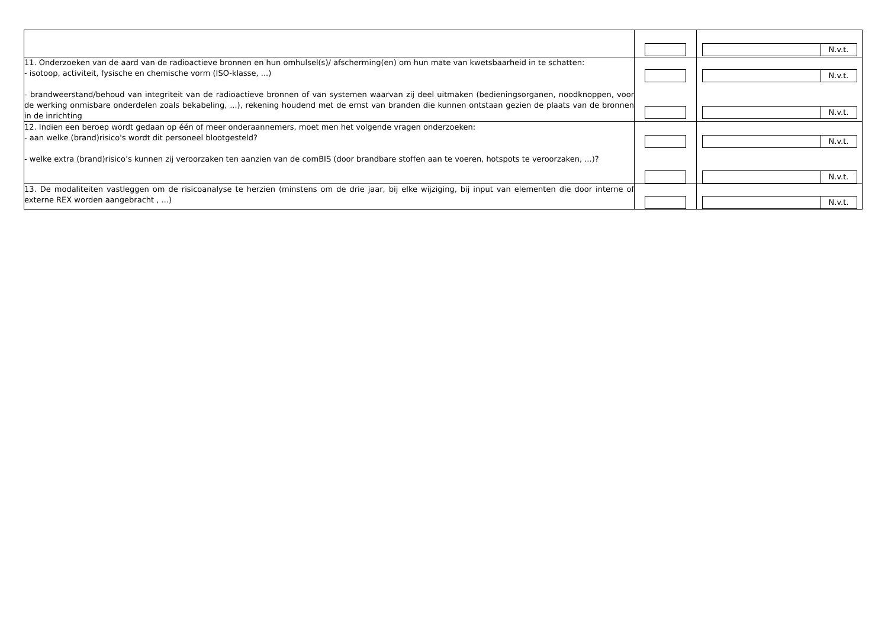| | | N.v.t. |
| 11. Onderzoeken van de aard van de radioactieve bronnen en hun omhulsel(s)/ afscherming(en) om hun mate van kwetsbaarheid in te schatten: - isotoop, activiteit, fysische en chemische vorm (ISO-klasse, ...) - brandweerstand/behoud van integriteit van de radioactieve bronnen of van systemen waarvan zij deel uitmaken (bedieningsorganen, noodknoppen, voor de werking onmisbare onderdelen zoals bekabeling, ...), rekening houdend met de ernst van branden die kunnen ontstaan gezien de plaats van de bronnen in de inrichting | | N.v.t. N.v.t. |
| 12. Indien een beroep wordt gedaan op één of meer onderaannemers, moet men het volgende vragen onderzoeken: - aan welke (brand)risico's wordt dit personeel blootgesteld? - welke extra (brand)risico’s kunnen zij veroorzaken ten aanzien van de comBIS (door brandbare stoffen aan te voeren, hotspots te veroorzaken, ...)? | | N.v.t. N.v.t. |
| 13. De modaliteiten vastleggen om de risicoanalyse te herzien (minstens om de drie jaar, bij elke wijziging, bij input van elementen die door interne of externe REX worden aangebracht , ...) | | N.v.t. |